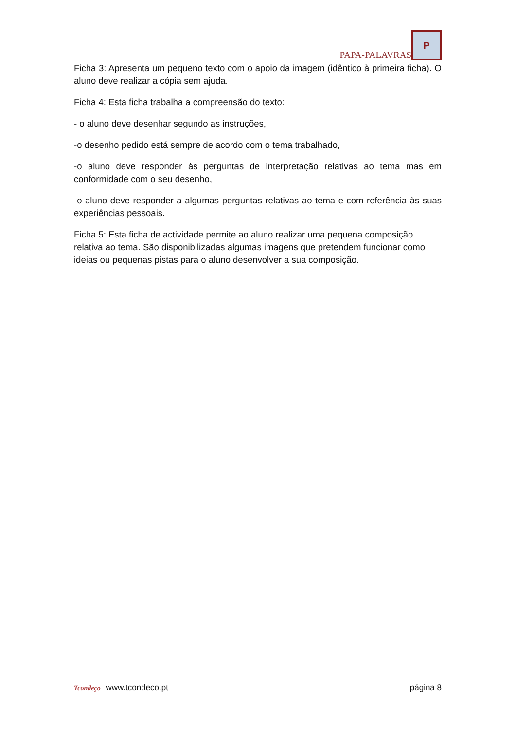PAPA-PALAVRAS
P
Ficha 3: Apresenta um pequeno texto com o apoio da imagem (idêntico à primeira ficha). O aluno deve realizar a cópia sem ajuda.
Ficha 4: Esta ficha trabalha a compreensão do texto:
- o aluno deve desenhar segundo as instruções,
-o desenho pedido está sempre de acordo com o tema trabalhado,
-o aluno deve responder às perguntas de interpretação relativas ao tema mas em conformidade com o seu desenho,
-o aluno deve responder a algumas perguntas relativas ao tema e com referência às suas experiências pessoais.
Ficha 5: Esta ficha de actividade permite ao aluno realizar uma pequena composição relativa ao tema. São disponibilizadas algumas imagens que pretendem funcionar como ideias ou pequenas pistas para o aluno desenvolver a sua composição.
Tcondeço www.tcondeco.pt
página 8